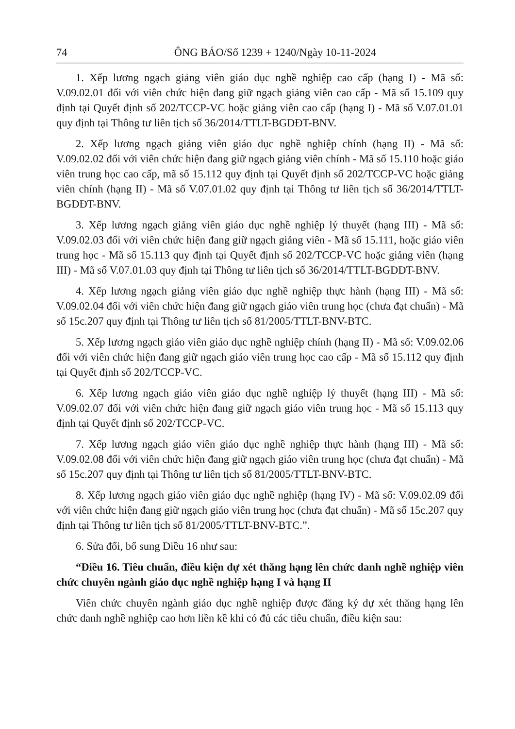74 ÔNG BÁO/Số 1239 + 1240/Ngày 10-11-2024
1. Xếp lương ngạch giảng viên giáo dục nghề nghiệp cao cấp (hạng I) - Mã số: V.09.02.01 đối với viên chức hiện đang giữ ngạch giảng viên cao cấp - Mã số 15.109 quy định tại Quyết định số 202/TCCP-VC hoặc giảng viên cao cấp (hạng I) - Mã số V.07.01.01 quy định tại Thông tư liên tịch số 36/2014/TTLT-BGDĐT-BNV.
2. Xếp lương ngạch giảng viên giáo dục nghề nghiệp chính (hạng II) - Mã số: V.09.02.02 đối với viên chức hiện đang giữ ngạch giảng viên chính - Mã số 15.110 hoặc giáo viên trung học cao cấp, mã số 15.112 quy định tại Quyết định số 202/TCCP-VC hoặc giảng viên chính (hạng II) - Mã số V.07.01.02 quy định tại Thông tư liên tịch số 36/2014/TTLT-BGDĐT-BNV.
3. Xếp lương ngạch giảng viên giáo dục nghề nghiệp lý thuyết (hạng III) - Mã số: V.09.02.03 đối với viên chức hiện đang giữ ngạch giảng viên - Mã số 15.111, hoặc giáo viên trung học - Mã số 15.113 quy định tại Quyết định số 202/TCCP-VC hoặc giảng viên (hạng III) - Mã số V.07.01.03 quy định tại Thông tư liên tịch số 36/2014/TTLT-BGDĐT-BNV.
4. Xếp lương ngạch giảng viên giáo dục nghề nghiệp thực hành (hạng III) - Mã số: V.09.02.04 đối với viên chức hiện đang giữ ngạch giáo viên trung học (chưa đạt chuẩn) - Mã số 15c.207 quy định tại Thông tư liên tịch số 81/2005/TTLT-BNV-BTC.
5. Xếp lương ngạch giáo viên giáo dục nghề nghiệp chính (hạng II) - Mã số: V.09.02.06 đối với viên chức hiện đang giữ ngạch giáo viên trung học cao cấp - Mã số 15.112 quy định tại Quyết định số 202/TCCP-VC.
6. Xếp lương ngạch giáo viên giáo dục nghề nghiệp lý thuyết (hạng III) - Mã số: V.09.02.07 đối với viên chức hiện đang giữ ngạch giáo viên trung học - Mã số 15.113 quy định tại Quyết định số 202/TCCP-VC.
7. Xếp lương ngạch giáo viên giáo dục nghề nghiệp thực hành (hạng III) - Mã số: V.09.02.08 đối với viên chức hiện đang giữ ngạch giáo viên trung học (chưa đạt chuẩn) - Mã số 15c.207 quy định tại Thông tư liên tịch số 81/2005/TTLT-BNV-BTC.
8. Xếp lương ngạch giáo viên giáo dục nghề nghiệp (hạng IV) - Mã số: V.09.02.09 đối với viên chức hiện đang giữ ngạch giáo viên trung học (chưa đạt chuẩn) - Mã số 15c.207 quy định tại Thông tư liên tịch số 81/2005/TTLT-BNV-BTC.”.
6. Sửa đổi, bổ sung Điều 16 như sau:
“Điều 16. Tiêu chuẩn, điều kiện dự xét thăng hạng lên chức danh nghề nghiệp viên chức chuyên ngành giáo dục nghề nghiệp hạng I và hạng II
Viên chức chuyên ngành giáo dục nghề nghiệp được đăng ký dự xét thăng hạng lên chức danh nghề nghiệp cao hơn liền kề khi có đủ các tiêu chuẩn, điều kiện sau: